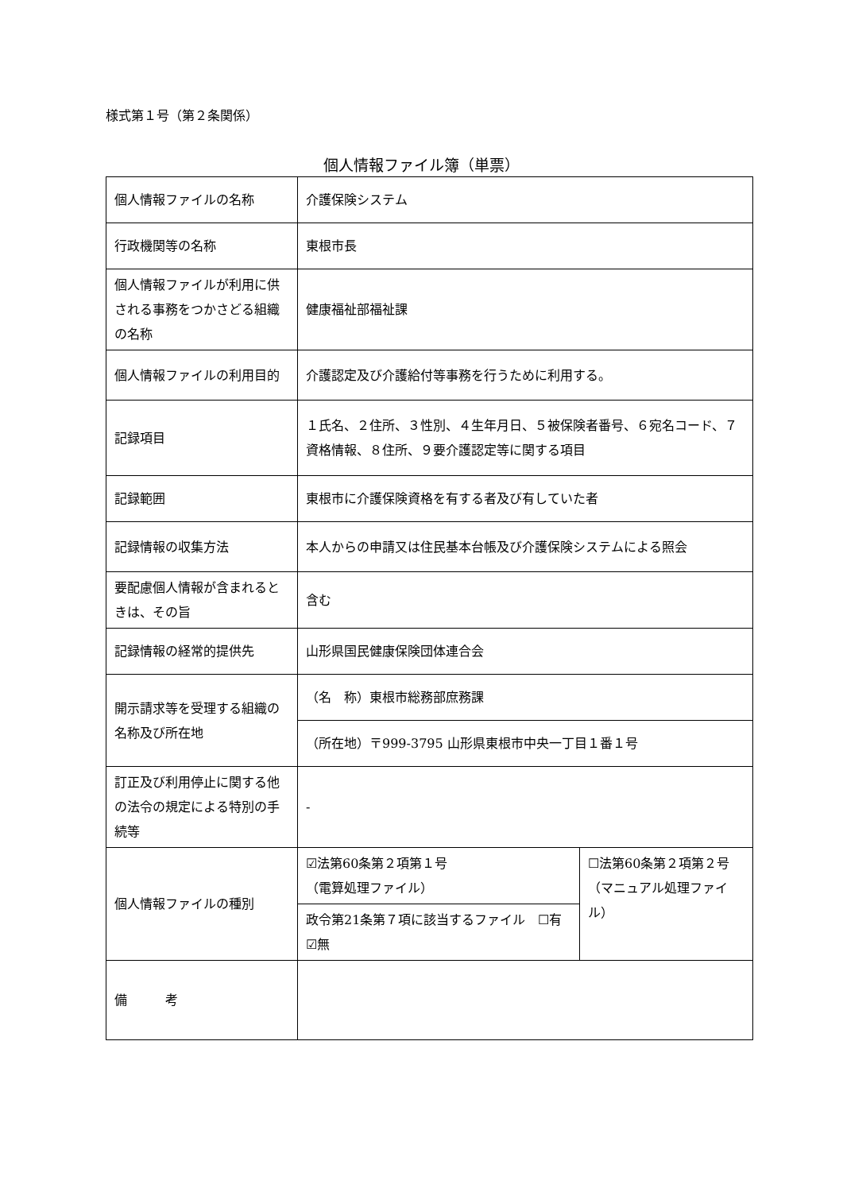様式第１号（第２条関係）
個人情報ファイル簿（単票）
| 個人情報ファイルの名称 | 介護保険システム | |
| 行政機関等の名称 | 東根市長 | |
| 個人情報ファイルが利用に供される事務をつかさどる組織の名称 | 健康福祉部福祉課 | |
| 個人情報ファイルの利用目的 | 介護認定及び介護給付等事務を行うために利用する。 | |
| 記録項目 | １氏名、２住所、３性別、４生年月日、５被保険者番号、６宛名コード、７資格情報、８住所、９要介護認定等に関する項目 | |
| 記録範囲 | 東根市に介護保険資格を有する者及び有していた者 | |
| 記録情報の収集方法 | 本人からの申請又は住民基本台帳及び介護保険システムによる照会 | |
| 要配慮個人情報が含まれるときは、その旨 | 含む | |
| 記録情報の経常的提供先 | 山形県国民健康保険団体連合会 | |
| 開示請求等を受理する組織の名称及び所在地 | （名 称）東根市総務部庶務課 | |
| | （所在地）〒999-3795 山形県東根市中央一丁目１番１号 | |
| 訂正及び利用停止に関する他の法令の規定による特別の手続等 | - | |
| 個人情報ファイルの種別 | ☑法第60条第２項第１号 （電算処理ファイル） | ☐法第60条第２項第２号 （マニュアル処理ファイル） |
| | 政令第21条第７項に該当するファイル ☐有 ☑無 | |
| 備 考 | | |